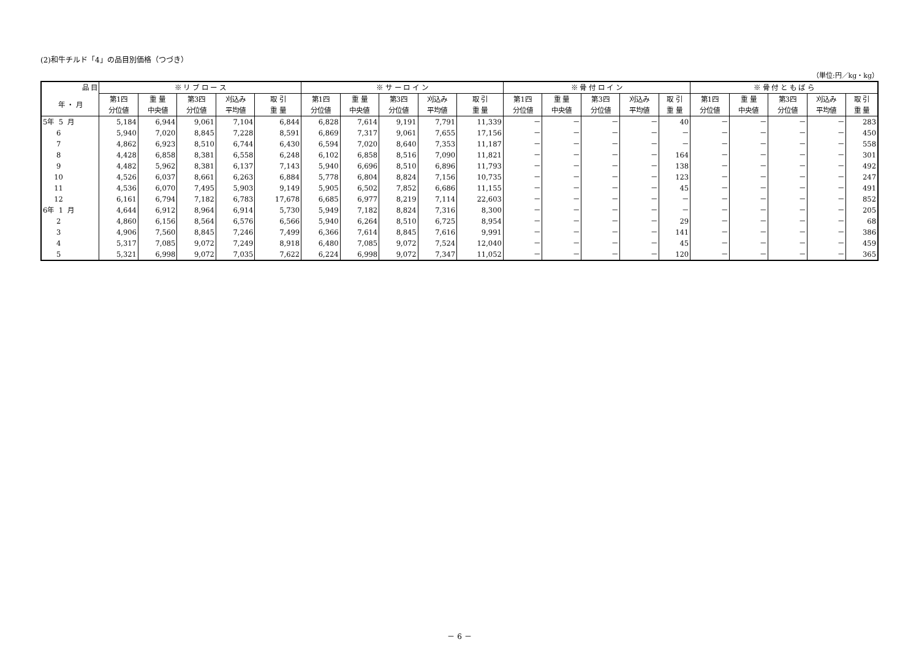(2)和牛チルド「4」の品目別価格（つづき）
（単位:円／kg・kg）
| 品 目 | ※ リ ブ ロ ー ス | | | | | ※ サ ー ロ イ ン | | | | | ※ 骨 付 ロ イ ン | | | | | ※ 骨 付 と も ば ら | | | | |
| --- | --- | --- | --- | --- | --- | --- | --- | --- | --- | --- | --- | --- | --- | --- | --- | --- | --- | --- | --- | --- |
| 年 ・ 月 | 第1四 分位値 | 重 量 中央値 | 第3四 分位値 | 刈込み 平均値 | 取 引 重 量 | 第1四 分位値 | 重 量 中央値 | 第3四 分位値 | 刈込み 平均値 | 取 引 重 量 | 第1四 分位値 | 重 量 中央値 | 第3四 分位値 | 刈込み 平均値 | 取 引 重 量 | 第1四 分位値 | 重 量 中央値 | 第3四 分位値 | 刈込み 平均値 | 取 引 重 量 |
| 5年 5 月 | 5,184 | 6,944 | 9,061 | 7,104 | 6,844 | 6,828 | 7,614 | 9,191 | 7,791 | 11,339 | － | － | － | － | 40 | － | － | － | － | 283 |
| 6 | 5,940 | 7,020 | 8,845 | 7,228 | 8,591 | 6,869 | 7,317 | 9,061 | 7,655 | 17,156 | － | － | － | － | － | － | － | － | － | 450 |
| 7 | 4,862 | 6,923 | 8,510 | 6,744 | 6,430 | 6,594 | 7,020 | 8,640 | 7,353 | 11,187 | － | － | － | － | － | － | － | － | － | 558 |
| 8 | 4,428 | 6,858 | 8,381 | 6,558 | 6,248 | 6,102 | 6,858 | 8,516 | 7,090 | 11,821 | － | － | － | － | 164 | － | － | － | － | 301 |
| 9 | 4,482 | 5,962 | 8,381 | 6,137 | 7,143 | 5,940 | 6,696 | 8,510 | 6,896 | 11,793 | － | － | － | － | 138 | － | － | － | － | 492 |
| 10 | 4,526 | 6,037 | 8,661 | 6,263 | 6,884 | 5,778 | 6,804 | 8,824 | 7,156 | 10,735 | － | － | － | － | 123 | － | － | － | － | 247 |
| 11 | 4,536 | 6,070 | 7,495 | 5,903 | 9,149 | 5,905 | 6,502 | 7,852 | 6,686 | 11,155 | － | － | － | － | 45 | － | － | － | － | 491 |
| 12 | 6,161 | 6,794 | 7,182 | 6,783 | 17,678 | 6,685 | 6,977 | 8,219 | 7,114 | 22,603 | － | － | － | － | － | － | － | － | － | 852 |
| 6年 1 月 | 4,644 | 6,912 | 8,964 | 6,914 | 5,730 | 5,949 | 7,182 | 8,824 | 7,316 | 8,300 | － | － | － | － | － | － | － | － | － | 205 |
| 2 | 4,860 | 6,156 | 8,564 | 6,576 | 6,566 | 5,940 | 6,264 | 8,510 | 6,725 | 8,954 | － | － | － | － | 29 | － | － | － | － | 68 |
| 3 | 4,906 | 7,560 | 8,845 | 7,246 | 7,499 | 6,366 | 7,614 | 8,845 | 7,616 | 9,991 | － | － | － | － | 141 | － | － | － | － | 386 |
| 4 | 5,317 | 7,085 | 9,072 | 7,249 | 8,918 | 6,480 | 7,085 | 9,072 | 7,524 | 12,040 | － | － | － | － | 45 | － | － | － | － | 459 |
| 5 | 5,321 | 6,998 | 9,072 | 7,035 | 7,622 | 6,224 | 6,998 | 9,072 | 7,347 | 11,052 | － | － | － | － | 120 | － | － | － | － | 365 |
－ 6 －